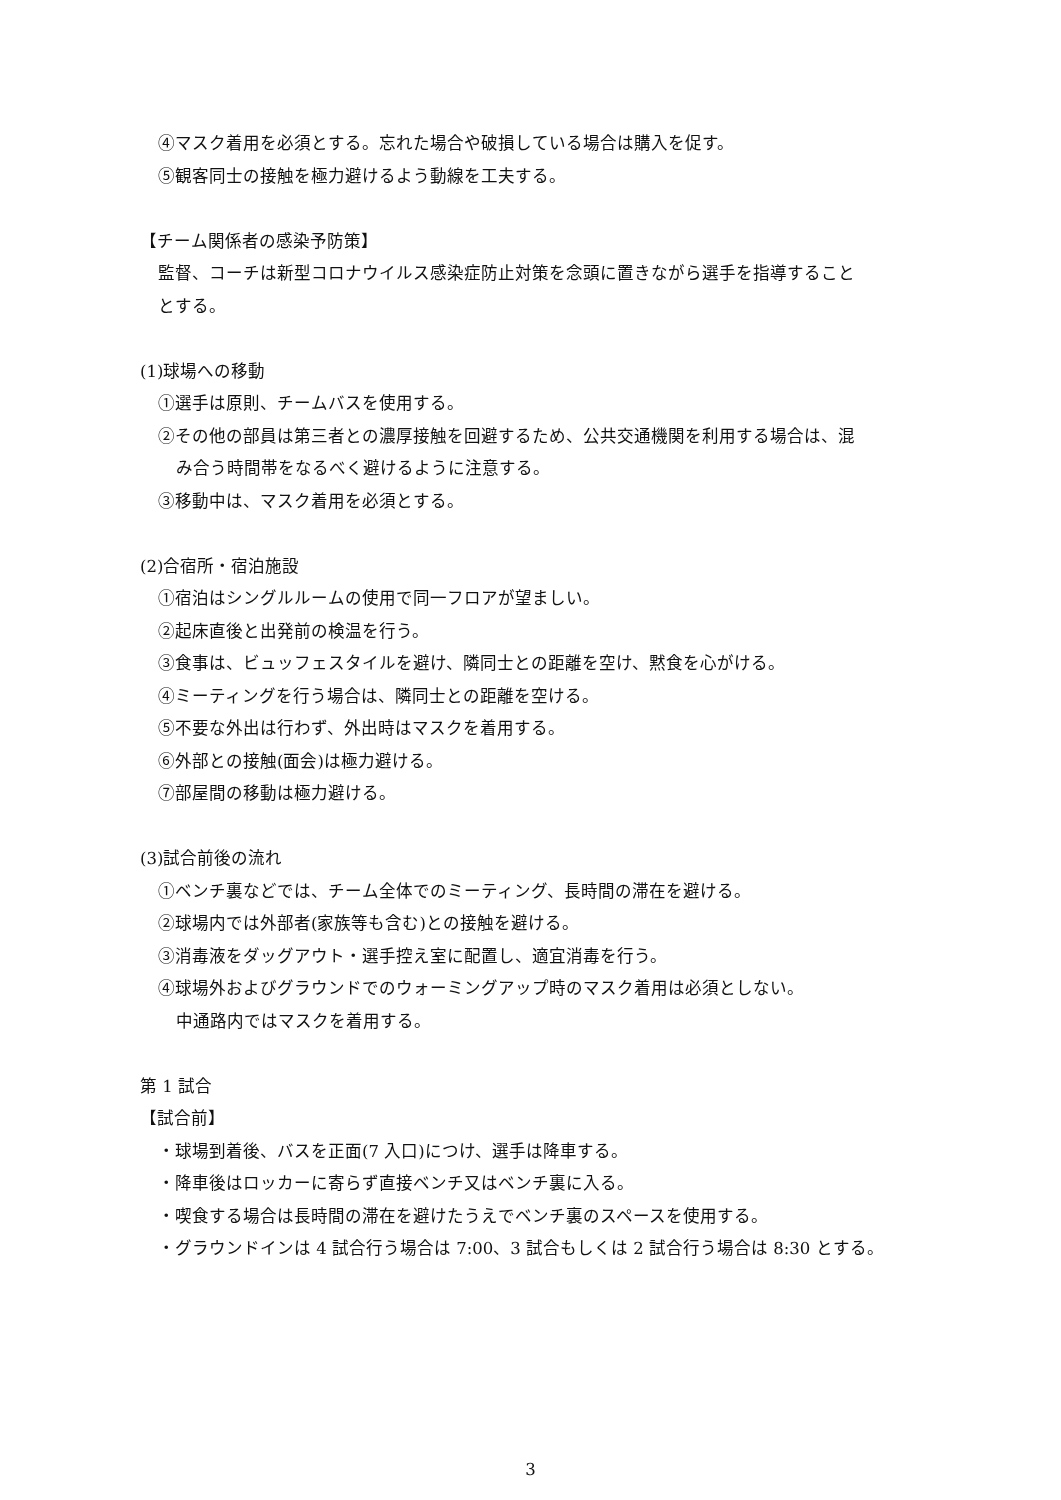④マスク着用を必須とする。忘れた場合や破損している場合は購入を促す。
⑤観客同士の接触を極力避けるよう動線を工夫する。
【チーム関係者の感染予防策】
監督、コーチは新型コロナウイルス感染症防止対策を念頭に置きながら選手を指導すること
とする。
(1)球場への移動
①選手は原則、チームバスを使用する。
②その他の部員は第三者との濃厚接触を回避するため、公共交通機関を利用する場合は、混
み合う時間帯をなるべく避けるように注意する。
③移動中は、マスク着用を必須とする。
(2)合宿所・宿泊施設
①宿泊はシングルルームの使用で同一フロアが望ましい。
②起床直後と出発前の検温を行う。
③食事は、ビュッフェスタイルを避け、隣同士との距離を空け、黙食を心がける。
④ミーティングを行う場合は、隣同士との距離を空ける。
⑤不要な外出は行わず、外出時はマスクを着用する。
⑥外部との接触(面会)は極力避ける。
⑦部屋間の移動は極力避ける。
(3)試合前後の流れ
①ベンチ裏などでは、チーム全体でのミーティング、長時間の滞在を避ける。
②球場内では外部者(家族等も含む)との接触を避ける。
③消毒液をダッグアウト・選手控え室に配置し、適宜消毒を行う。
④球場外およびグラウンドでのウォーミングアップ時のマスク着用は必須としない。
中通路内ではマスクを着用する。
第 1 試合
【試合前】
・球場到着後、バスを正面(7 入口)につけ、選手は降車する。
・降車後はロッカーに寄らず直接ベンチ又はベンチ裏に入る。
・喫食する場合は長時間の滞在を避けたうえでベンチ裏のスペースを使用する。
・グラウンドインは 4 試合行う場合は 7:00、3 試合もしくは 2 試合行う場合は 8:30 とする。
3